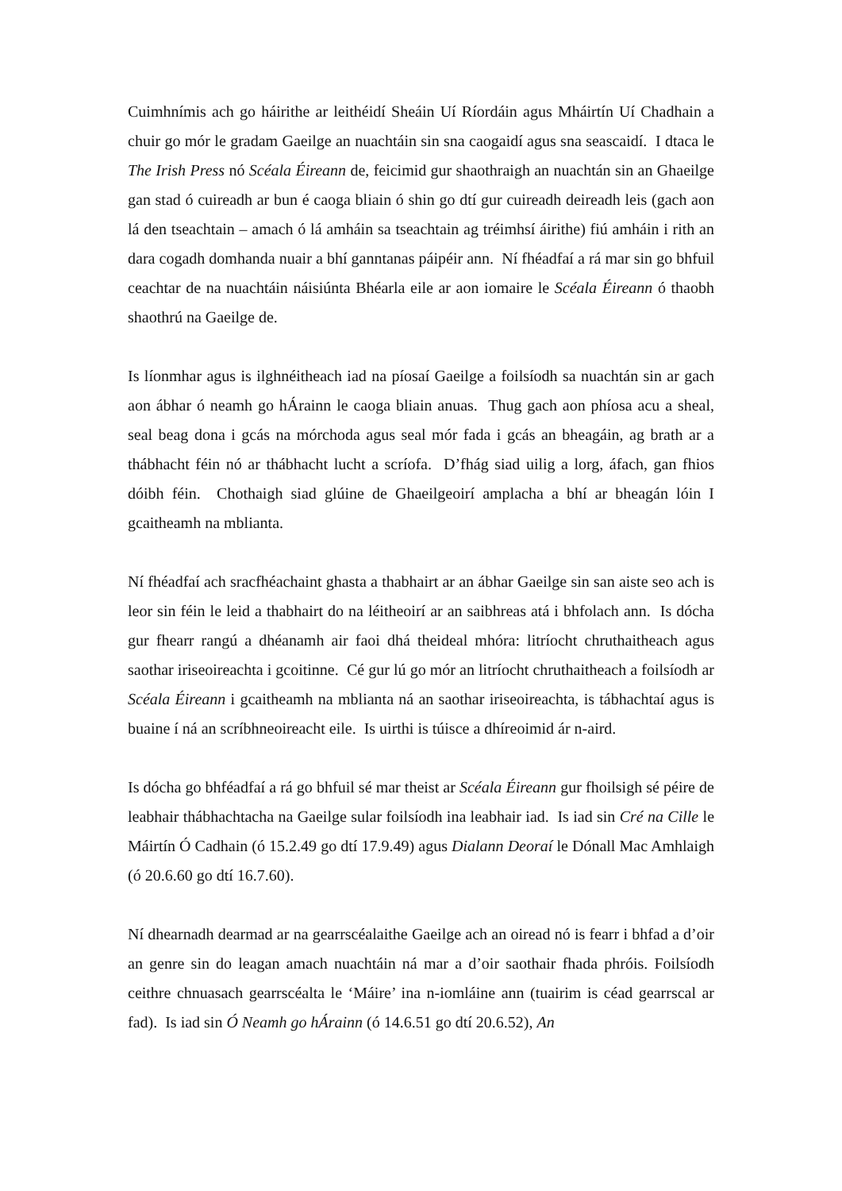Cuimhnímis ach go háirithe ar leithéidí Sheáin Uí Ríordáin agus Mháirtín Uí Chadhain a chuir go mór le gradam Gaeilge an nuachtáin sin sna caogaidí agus sna seascaidí. I dtaca le The Irish Press nó Scéala Éireann de, feicimid gur shaothraigh an nuachtán sin an Ghaeilge gan stad ó cuireadh ar bun é caoga bliain ó shin go dtí gur cuireadh deireadh leis (gach aon lá den tseachtain – amach ó lá amháin sa tseachtain ag tréimhsí áirithe) fiú amháin i rith an dara cogadh domhanda nuair a bhí ganntanas páipéir ann. Ní fhéadfaí a rá mar sin go bhfuil ceachtar de na nuachtáin náisiúnta Bhéarla eile ar aon iomaire le Scéala Éireann ó thaobh shaothrú na Gaeilge de.
Is líonmhar agus is ilghnéitheach iad na píosaí Gaeilge a foilsíodh sa nuachtán sin ar gach aon ábhar ó neamh go hÁrainn le caoga bliain anuas. Thug gach aon phíosa acu a sheal, seal beag dona i gcás na mórchoda agus seal mór fada i gcás an bheagáin, ag brath ar a thábhacht féin nó ar thábhacht lucht a scríofa. D’fhág siad uilig a lorg, áfach, gan fhios dóibh féin. Chothaigh siad glúine de Ghaeilgeoirí amplacha a bhí ar bheagán lóin I gcaitheamh na mblianta.
Ní fhéadfaí ach sracfhéachaint ghasta a thabhairt ar an ábhar Gaeilge sin san aiste seo ach is leor sin féin le leid a thabhairt do na léitheoirí ar an saibhreas atá i bhfolach ann. Is dócha gur fhearr rangú a dhéanamh air faoi dhá theideal mhóra: litríocht chruthaitheach agus saothar iriseoireachta i gcoitinne. Cé gur lú go mór an litríocht chruthaitheach a foilsíodh ar Scéala Éireann i gcaitheamh na mblianta ná an saothar iriseoireachta, is tábhachtaí agus is buaine í ná an scríbhneoireacht eile. Is uirthi is túisce a dhíreoimid ár n-aird.
Is dócha go bhféadfaí a rá go bhfuil sé mar theist ar Scéala Éireann gur fhoilsigh sé péire de leabhair thábhachtacha na Gaeilge sular foilsíodh ina leabhair iad. Is iad sin Cré na Cille le Máirtín Ó Cadhain (ó 15.2.49 go dtí 17.9.49) agus Dialann Deoraí le Dónall Mac Amhlaigh (ó 20.6.60 go dtí 16.7.60).
Ní dhearnadh dearmad ar na gearrscéalaithe Gaeilge ach an oiread nó is fearr i bhfad a d’oir an genre sin do leagan amach nuachtáin ná mar a d’oir saothair fhada phróis. Foilsíodh ceithre chnuasach gearrscéalta le ‘Máire’ ina n-iomláine ann (tuairim is céad gearrscal ar fad). Is iad sin Ó Neamh go hÁrainn (ó 14.6.51 go dtí 20.6.52), An